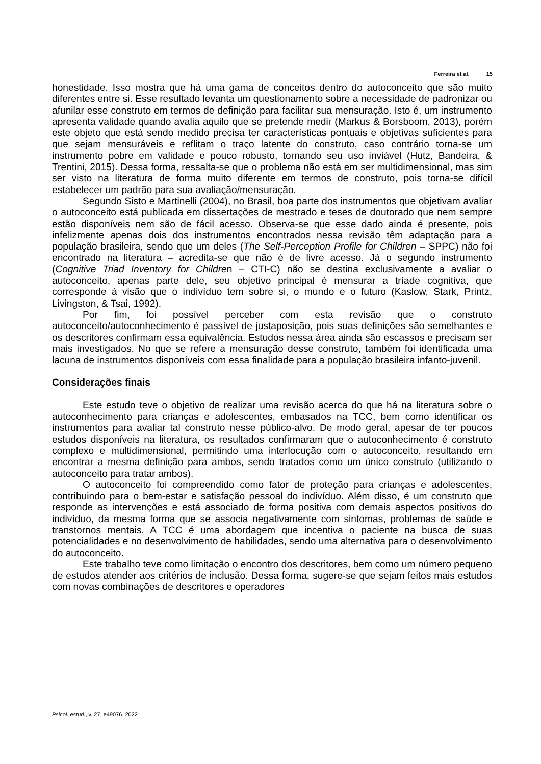Ferreira et al. 15
honestidade. Isso mostra que há uma gama de conceitos dentro do autoconceito que são muito diferentes entre si. Esse resultado levanta um questionamento sobre a necessidade de padronizar ou afunilar esse construto em termos de definição para facilitar sua mensuração. Isto é, um instrumento apresenta validade quando avalia aquilo que se pretende medir (Markus & Borsboom, 2013), porém este objeto que está sendo medido precisa ter características pontuais e objetivas suficientes para que sejam mensuráveis e reflitam o traço latente do construto, caso contrário torna-se um instrumento pobre em validade e pouco robusto, tornando seu uso inviável (Hutz, Bandeira, & Trentini, 2015). Dessa forma, ressalta-se que o problema não está em ser multidimensional, mas sim ser visto na literatura de forma muito diferente em termos de construto, pois torna-se difícil estabelecer um padrão para sua avaliação/mensuração.
Segundo Sisto e Martinelli (2004), no Brasil, boa parte dos instrumentos que objetivam avaliar o autoconceito está publicada em dissertações de mestrado e teses de doutorado que nem sempre estão disponíveis nem são de fácil acesso. Observa-se que esse dado ainda é presente, pois infelizmente apenas dois dos instrumentos encontrados nessa revisão têm adaptação para a população brasileira, sendo que um deles (The Self-Perception Profile for Children – SPPC) não foi encontrado na literatura – acredita-se que não é de livre acesso. Já o segundo instrumento (Cognitive Triad Inventory for Children – CTI-C) não se destina exclusivamente a avaliar o autoconceito, apenas parte dele, seu objetivo principal é mensurar a tríade cognitiva, que corresponde à visão que o indivíduo tem sobre si, o mundo e o futuro (Kaslow, Stark, Printz, Livingston, & Tsai, 1992).
Por fim, foi possível perceber com esta revisão que o construto autoconceito/autoconhecimento é passível de justaposição, pois suas definições são semelhantes e os descritores confirmam essa equivalência. Estudos nessa área ainda são escassos e precisam ser mais investigados. No que se refere a mensuração desse construto, também foi identificada uma lacuna de instrumentos disponíveis com essa finalidade para a população brasileira infanto-juvenil.
Considerações finais
Este estudo teve o objetivo de realizar uma revisão acerca do que há na literatura sobre o autoconhecimento para crianças e adolescentes, embasados na TCC, bem como identificar os instrumentos para avaliar tal construto nesse público-alvo. De modo geral, apesar de ter poucos estudos disponíveis na literatura, os resultados confirmaram que o autoconhecimento é construto complexo e multidimensional, permitindo uma interlocução com o autoconceito, resultando em encontrar a mesma definição para ambos, sendo tratados como um único construto (utilizando o autoconceito para tratar ambos).
O autoconceito foi compreendido como fator de proteção para crianças e adolescentes, contribuindo para o bem-estar e satisfação pessoal do indivíduo. Além disso, é um construto que responde as intervenções e está associado de forma positiva com demais aspectos positivos do indivíduo, da mesma forma que se associa negativamente com sintomas, problemas de saúde e transtornos mentais. A TCC é uma abordagem que incentiva o paciente na busca de suas potencialidades e no desenvolvimento de habilidades, sendo uma alternativa para o desenvolvimento do autoconceito.
Este trabalho teve como limitação o encontro dos descritores, bem como um número pequeno de estudos atender aos critérios de inclusão. Dessa forma, sugere-se que sejam feitos mais estudos com novas combinações de descritores e operadores
Psicol. estud., v. 27, e49076, 2022